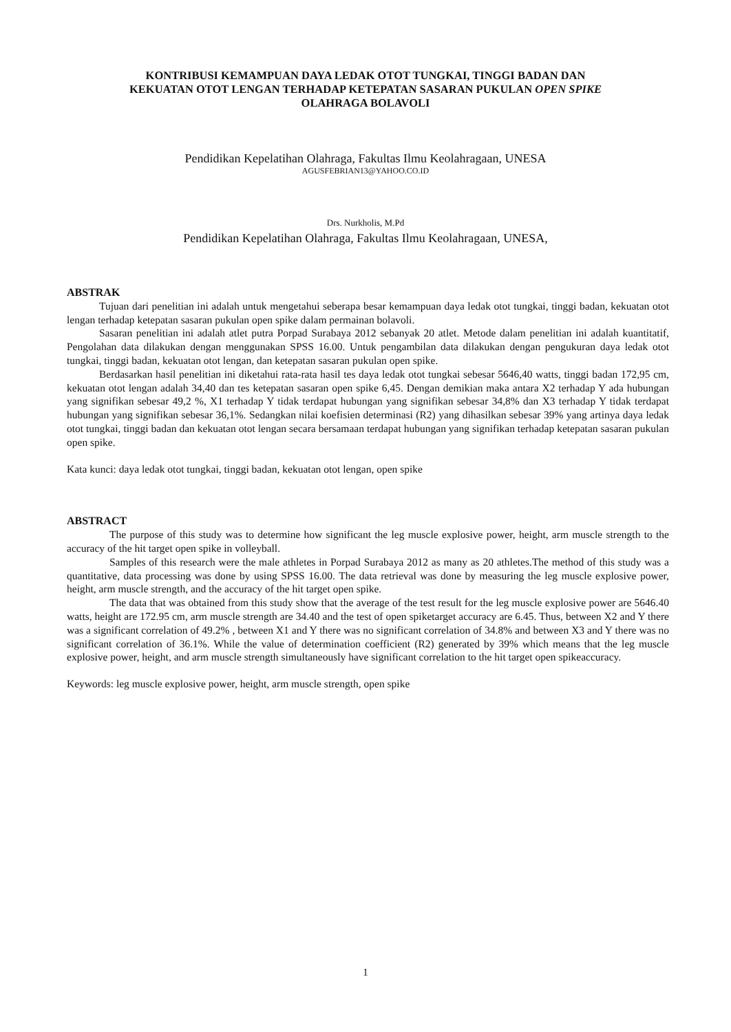KONTRIBUSI KEMAMPUAN DAYA LEDAK OTOT TUNGKAI, TINGGI BADAN DAN
KEKUATAN OTOT LENGAN TERHADAP KETEPATAN SASARAN PUKULAN OPEN SPIKE
OLAHRAGA BOLAVOLI
Pendidikan Kepelatihan Olahraga, Fakultas Ilmu Keolahragaan, UNESA
AGUSFEBRIAN13@YAHOO.CO.ID
Drs. Nurkholis, M.Pd
Pendidikan Kepelatihan Olahraga, Fakultas Ilmu Keolahragaan, UNESA,
ABSTRAK
Tujuan dari penelitian ini adalah untuk mengetahui seberapa besar kemampuan daya ledak otot tungkai, tinggi badan, kekuatan otot lengan terhadap ketepatan sasaran pukulan open spike dalam permainan bolavoli.
Sasaran penelitian ini adalah atlet putra Porpad Surabaya 2012 sebanyak 20 atlet. Metode dalam penelitian ini adalah kuantitatif, Pengolahan data dilakukan dengan menggunakan SPSS 16.00. Untuk pengambilan data dilakukan dengan pengukuran daya ledak otot tungkai, tinggi badan, kekuatan otot lengan, dan ketepatan sasaran pukulan open spike.
Berdasarkan hasil penelitian ini diketahui rata-rata hasil tes daya ledak otot tungkai sebesar 5646,40 watts, tinggi badan 172,95 cm, kekuatan otot lengan adalah 34,40 dan tes ketepatan sasaran open spike 6,45. Dengan demikian maka antara X2 terhadap Y ada hubungan yang signifikan sebesar 49,2 %, X1 terhadap Y tidak terdapat hubungan yang signifikan sebesar 34,8% dan X3 terhadap Y tidak terdapat hubungan yang signifikan sebesar 36,1%. Sedangkan nilai koefisien determinasi (R2) yang dihasilkan sebesar 39% yang artinya daya ledak otot tungkai, tinggi badan dan kekuatan otot lengan secara bersamaan terdapat hubungan yang signifikan terhadap ketepatan sasaran pukulan open spike.
Kata kunci: daya ledak otot tungkai, tinggi badan, kekuatan otot lengan, open spike
ABSTRACT
The purpose of this study was to determine how significant the leg muscle explosive power, height, arm muscle strength to the accuracy of the hit target open spike in volleyball.
Samples of this research were the male athletes in Porpad Surabaya 2012 as many as 20 athletes.The method of this study was a quantitative, data processing was done by using SPSS 16.00. The data retrieval was done by measuring the leg muscle explosive power, height, arm muscle strength, and the accuracy of the hit target open spike.
The data that was obtained from this study show that the average of the test result for the leg muscle explosive power are 5646.40 watts, height are 172.95 cm, arm muscle strength are 34.40 and the test of open spiketarget accuracy are 6.45. Thus, between X2 and Y there was a significant correlation of 49.2% , between X1 and Y there was no significant correlation of 34.8% and between X3 and Y there was no significant correlation of 36.1%. While the value of determination coefficient (R2) generated by 39% which means that the leg muscle explosive power, height, and arm muscle strength simultaneously have significant correlation to the hit target open spikeaccuracy.
Keywords: leg muscle explosive power, height, arm muscle strength, open spike
1